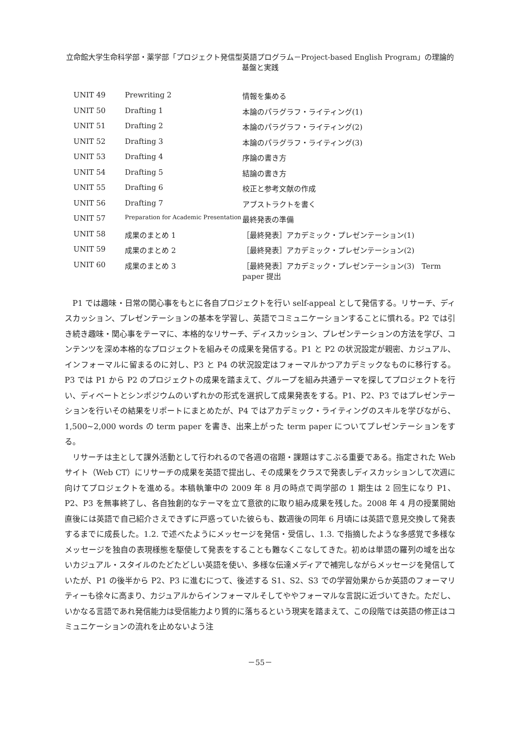立命館大学生命科学部・薬学部「プロジェクト発信型英語プログラム－Project-based English Program」の理論的基盤と実践
| UNIT 49 | Prewriting 2 | 情報を集める |
| UNIT 50 | Drafting 1 | 本論のパラグラフ・ライティング(1) |
| UNIT 51 | Drafting 2 | 本論のパラグラフ・ライティング(2) |
| UNIT 52 | Drafting 3 | 本論のパラグラフ・ライティング(3) |
| UNIT 53 | Drafting 4 | 序論の書き方 |
| UNIT 54 | Drafting 5 | 結論の書き方 |
| UNIT 55 | Drafting 6 | 校正と参考文献の作成 |
| UNIT 56 | Drafting 7 | アブストラクトを書く |
| UNIT 57 | Preparation for Academic Presentation | 最終発表の準備 |
| UNIT 58 | 成果のまとめ 1 | ［最終発表］アカデミック・プレゼンテーション(1) |
| UNIT 59 | 成果のまとめ 2 | ［最終発表］アカデミック・プレゼンテーション(2) |
| UNIT 60 | 成果のまとめ 3 | ［最終発表］アカデミック・プレゼンテーション(3) Term paper 提出 |
P1 では趣味・日常の関心事をもとに各自プロジェクトを行い self-appeal として発信する。リサーチ、ディスカッション、プレゼンテーションの基本を学習し、英語でコミュニケーションすることに慣れる。P2 では引き続き趣味・関心事をテーマに、本格的なリサーチ、ディスカッション、プレゼンテーションの方法を学び、コンテンツを深め本格的なプロジェクトを組みその成果を発信する。P1 と P2 の状況設定が親密、カジュアル、インフォーマルに留まるのに対し、P3 と P4 の状況設定はフォーマルかつアカデミックなものに移行する。P3 では P1 から P2 のプロジェクトの成果を踏まえて、グループを組み共通テーマを探してプロジェクトを行い、ディベートとシンポジウムのいずれかの形式を選択して成果発表をする。P1、P2、P3 ではプレゼンテーションを行いその結果をリポートにまとめたが、P4 ではアカデミック・ライティングのスキルを学びながら、1,500~2,000 words の term paper を書き、出来上がった term paper についてプレゼンテーションをする。
リサーチは主として課外活動として行われるので各週の宿題・課題はすこぶる重要である。指定された Web サイト（Web CT）にリサーチの成果を英語で提出し、その成果をクラスで発表しディスカッションして次週に向けてプロジェクトを進める。本稿執筆中の 2009 年 8 月の時点で両学部の 1 期生は 2 回生になり P1、P2、P3 を無事終了し、各自独創的なテーマを立て意欲的に取り組み成果を残した。2008 年 4 月の授業開始直後には英語で自己紹介さえできずに戸惑っていた彼らも、数週後の同年 6 月頃には英語で意見交換して発表するまでに成長した。1.2. で述べたようにメッセージを発信・受信し、1.3. で指摘したような多感覚で多様なメッセージを独自の表現様態を駆使して発表をすることも難なくこなしてきた。初めは単語の羅列の域を出ないカジュアル・スタイルのたどたどしい英語を使い、多様な伝達メディアで補完しながらメッセージを発信していたが、P1 の後半から P2、P3 に進むにつて、後述する S1、S2、S3 での学習効果からか英語のフォーマリティーも徐々に高まり、カジュアルからインフォーマルそしてややフォーマルな言説に近づいてきた。ただし、いかなる言語であれ発信能力は受信能力より質的に落ちるという現実を踏まえて、この段階では英語の修正はコミュニケーションの流れを止めないよう注
－55－